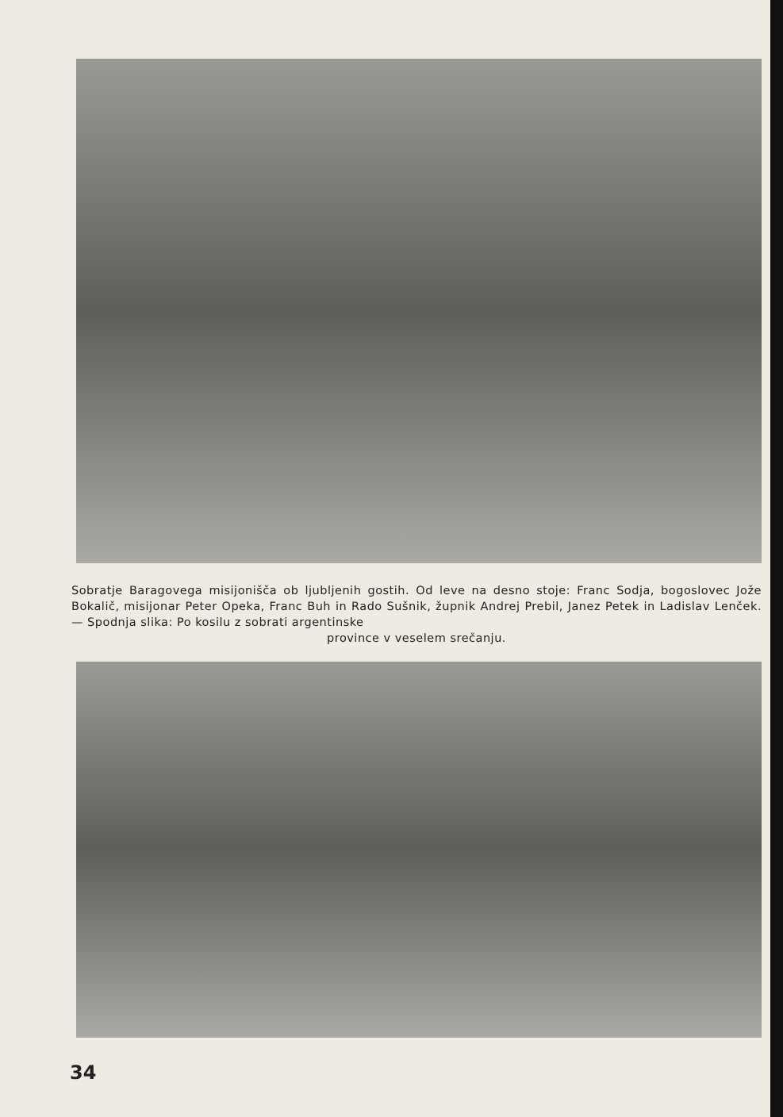Sobratje Baragovega misijonišča ob ljubljenih gostih. Od leve na desno stoje: Franc Sodja, bogoslovec Jože Bokalič, misijonar Peter Opeka, Franc Buh in Rado Sušnik, župnik Andrej Prebil, Janez Petek in Ladislav Lenček. — Spodnja slika: Po kosilu z sobrati argentinske
province v veselem srečanju.
34